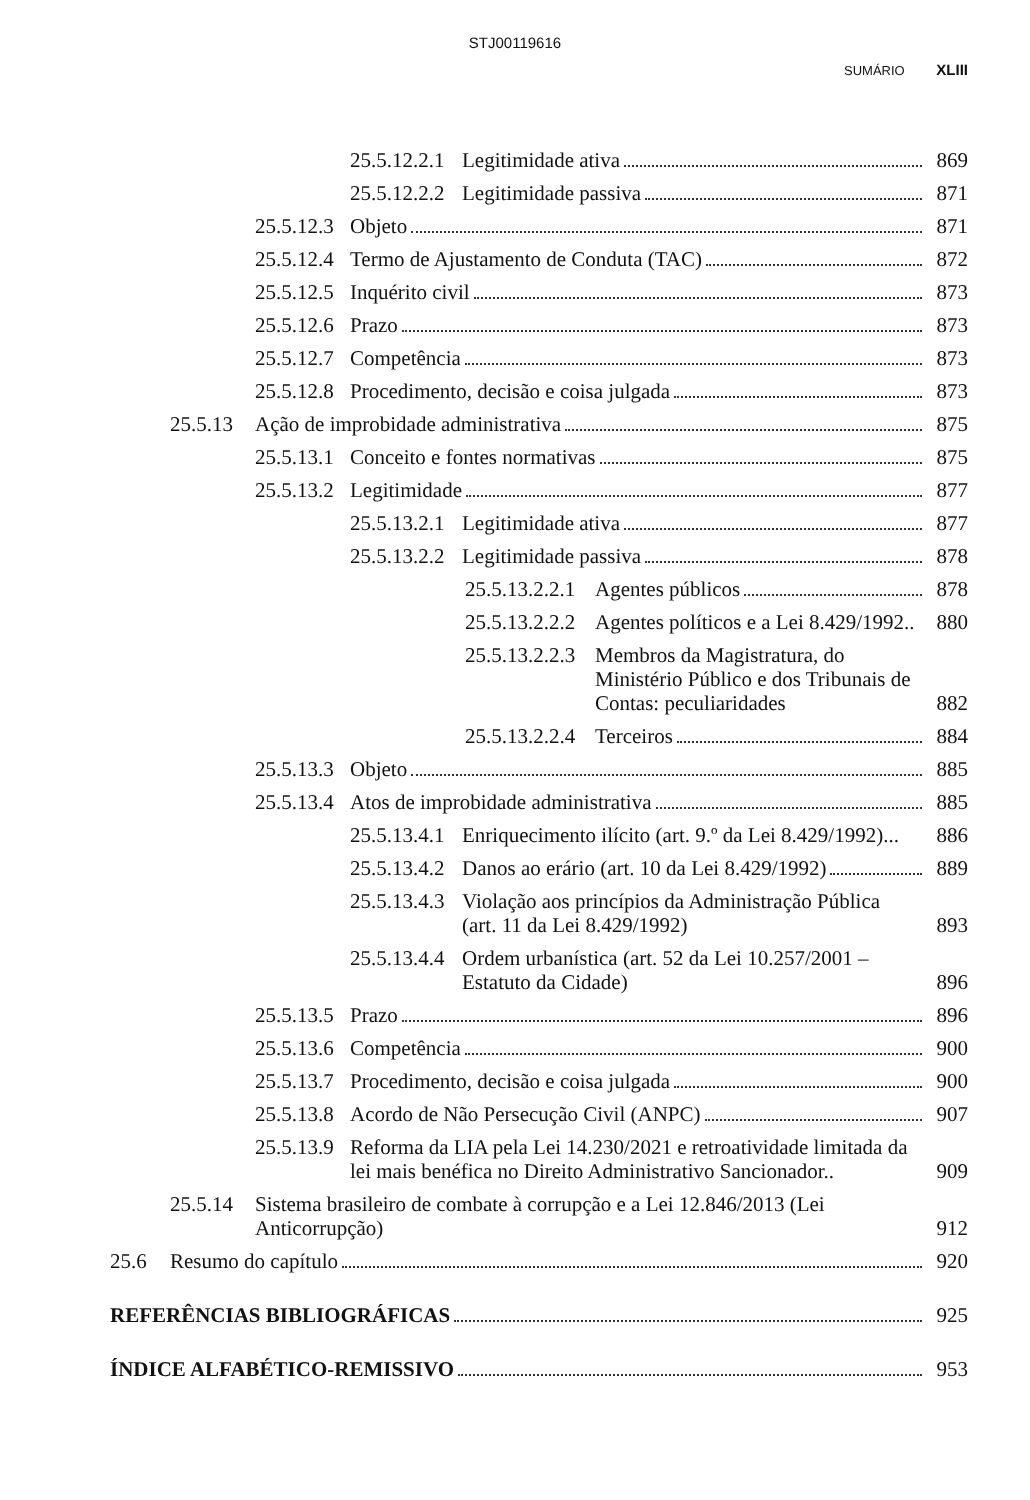STJ00119616
SUMÁRIO XLIII
25.5.12.2.1 Legitimidade ativa 869
25.5.12.2.2 Legitimidade passiva 871
25.5.12.3 Objeto 871
25.5.12.4 Termo de Ajustamento de Conduta (TAC) 872
25.5.12.5 Inquérito civil 873
25.5.12.6 Prazo 873
25.5.12.7 Competência 873
25.5.12.8 Procedimento, decisão e coisa julgada 873
25.5.13 Ação de improbidade administrativa 875
25.5.13.1 Conceito e fontes normativas 875
25.5.13.2 Legitimidade 877
25.5.13.2.1 Legitimidade ativa 877
25.5.13.2.2 Legitimidade passiva 878
25.5.13.2.2.1 Agentes públicos 878
25.5.13.2.2.2 Agentes políticos e a Lei 8.429/1992.. 880
25.5.13.2.2.3 Membros da Magistratura, do Ministério Público e dos Tribunais de Contas: peculiaridades 882
25.5.13.2.2.4 Terceiros 884
25.5.13.3 Objeto 885
25.5.13.4 Atos de improbidade administrativa 885
25.5.13.4.1 Enriquecimento ilícito (art. 9.º da Lei 8.429/1992)... 886
25.5.13.4.2 Danos ao erário (art. 10 da Lei 8.429/1992) 889
25.5.13.4.3 Violação aos princípios da Administração Pública (art. 11 da Lei 8.429/1992) 893
25.5.13.4.4 Ordem urbanística (art. 52 da Lei 10.257/2001 – Estatuto da Cidade) 896
25.5.13.5 Prazo 896
25.5.13.6 Competência 900
25.5.13.7 Procedimento, decisão e coisa julgada 900
25.5.13.8 Acordo de Não Persecução Civil (ANPC) 907
25.5.13.9 Reforma da LIA pela Lei 14.230/2021 e retroatividade limitada da lei mais benéfica no Direito Administrativo Sancionador.. 909
25.5.14 Sistema brasileiro de combate à corrupção e a Lei 12.846/2013 (Lei Anticorrupção) 912
25.6 Resumo do capítulo 920
REFERÊNCIAS BIBLIOGRÁFICAS 925
ÍNDICE ALFABÉTICO-REMISSIVO 953